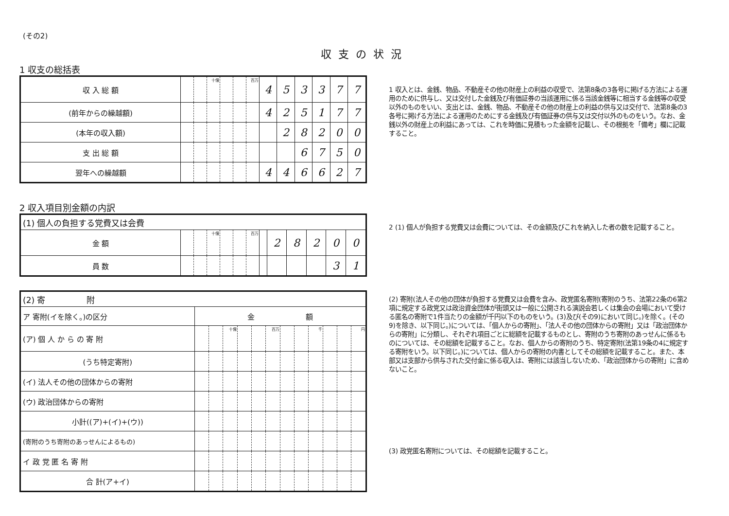(その2)
収支の状況
1 収支の総括表
| 収 入 総 額 | | | 十億 | | | 百万 | 4 | 5 | 3 | 3 | 7 | 7 |
| (前年からの繰越額) | | | | | | | 4 | 2 | 5 | 1 | 7 | 7 |
| (本年の収入額) | | | | | | | | 2 | 8 | 2 | 0 | 0 |
| 支 出 総 額 | | | | | | | | | 6 | 7 | 5 | 0 |
| 翌年への繰越額 | | | | | | | 4 | 4 | 6 | 6 | 2 | 7 |
2 収入項目別金額の内訳
| (1) 個人の負担する党費又は会費 | | | | | | | | | | | | |
| 金 額 | | | 十億 | | | 百万 | | 2 | 8 | 2 | 0 | 0 |
| 員 数 | | | | | | | | | | | 3 | 1 |
| (2) 寄 附 | | | | | | | | | | | | |
| ア 寄附(イを除く。)の区分 | 金 額 | | | | | | | | | | | |
| (ア) 個 人 か ら の 寄 附 | | | 十億 | | | 百万 | | | 千 | | | 円 |
| (うち特定寄附) | | | | | | | | | | | | |
| (イ) 法人その他の団体からの寄附 | | | | | | | | | | | | |
| (ウ) 政治団体からの寄附 | | | | | | | | | | | | |
| 小計((ア)+(イ)+(ウ)) | | | | | | | | | | | | |
| (寄附のうち寄附のあっせんによるもの) | | | | | | | | | | | | |
| イ 政 党 匿 名 寄 附 | | | | | | | | | | | | |
| 合 計(ア+イ) | | | | | | | | | | | | |
1 収入とは、金銭、物品、不動産その他の財産上の利益の収受で、法第8条の3各号に掲げる方法による運用のために供与し、又は交付した金銭及び有価証券の当該運用に係る当該金銭等に相当する金銭等の収受以外のものをいい、支出とは、金銭、物品、不動産その他の財産上の利益の供与又は交付で、法第8条の3各号に掲げる方法による運用のためにする金銭及び有価証券の供与又は交付以外のものをいう。なお、金銭以外の財産上の利益にあっては、これを時価に見積もった金額を記載し、その根拠を「備考」欄に記載すること。
2 (1) 個人が負担する党費又は会費については、その金額及びこれを納入した者の数を記載すること。
(2) 寄附(法人その他の団体が負担する党費又は会費を含み、政党匿名寄附(寄附のうち、法第22条の6第2項に規定する政党又は政治資金団体が街頭又は一般に公開される演説会若しくは集会の会場において受ける匿名の寄附で1件当たりの金額が千円以下のものをいう。(3)及び(その9)において同じ。)を除く。(その9)を除き、以下同じ。)については、「個人からの寄附」、「法人その他の団体からの寄附」又は「政治団体からの寄附」に分類し、それぞれ項目ごとに総額を記載するものとし、寄附のうち寄附のあっせんに係るものについては、その総額を記載すること。なお、個人からの寄附のうち、特定寄附(法第19条の4に規定する寄附をいう。以下同じ。)については、個人からの寄附の内書としてその総額を記載すること。また、本部又は支部から供与された交付金に係る収入は、寄附には該当しないため、「政治団体からの寄附」に含めないこと。
(3) 政党匿名寄附については、その総額を記載すること。